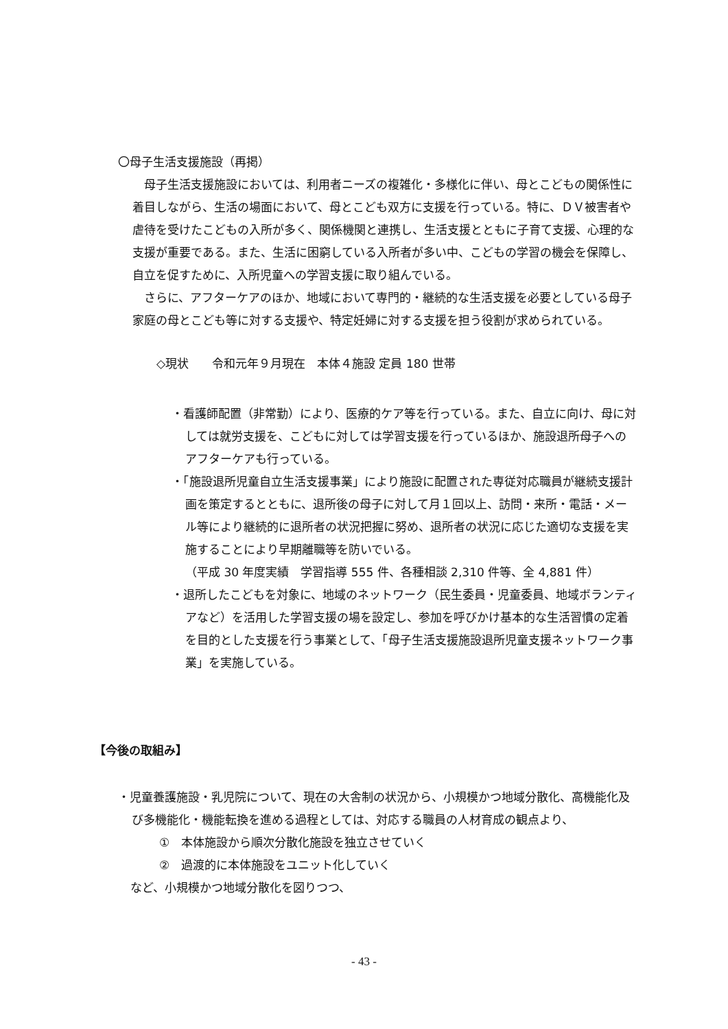〇母子生活支援施設（再掲）
母子生活支援施設においては、利用者ニーズの複雑化・多様化に伴い、母とこどもの関係性に着目しながら、生活の場面において、母とこども双方に支援を行っている。特に、ＤＶ被害者や虐待を受けたこどもの入所が多く、関係機関と連携し、生活支援とともに子育て支援、心理的な支援が重要である。また、生活に困窮している入所者が多い中、こどもの学習の機会を保障し、自立を促すために、入所児童への学習支援に取り組んでいる。
さらに、アフターケアのほか、地域において専門的・継続的な生活支援を必要としている母子家庭の母とこども等に対する支援や、特定妊婦に対する支援を担う役割が求められている。
◇現状　　令和元年９月現在　本体４施設 定員 180 世帯
・看護師配置（非常勤）により、医療的ケア等を行っている。また、自立に向け、母に対しては就労支援を、こどもに対しては学習支援を行っているほか、施設退所母子へのアフターケアも行っている。
・「施設退所児童自立生活支援事業」により施設に配置された専従対応職員が継続支援計画を策定するとともに、退所後の母子に対して月１回以上、訪問・来所・電話・メール等により継続的に退所者の状況把握に努め、退所者の状況に応じた適切な支援を実施することにより早期離職等を防いでいる。
（平成 30 年度実績　学習指導 555 件、各種相談 2,310 件等、全 4,881 件）
・退所したこどもを対象に、地域のネットワーク（民生委員・児童委員、地域ボランティアなど）を活用した学習支援の場を設定し、参加を呼びかけ基本的な生活習慣の定着を目的とした支援を行う事業として、「母子生活支援施設退所児童支援ネットワーク事業」を実施している。
【今後の取組み】
・児童養護施設・乳児院について、現在の大舎制の状況から、小規模かつ地域分散化、高機能化及び多機能化・機能転換を進める過程としては、対応する職員の人材育成の観点より、
①　本体施設から順次分散化施設を独立させていく
②　過渡的に本体施設をユニット化していく
など、小規模かつ地域分散化を図りつつ、
- 43 -